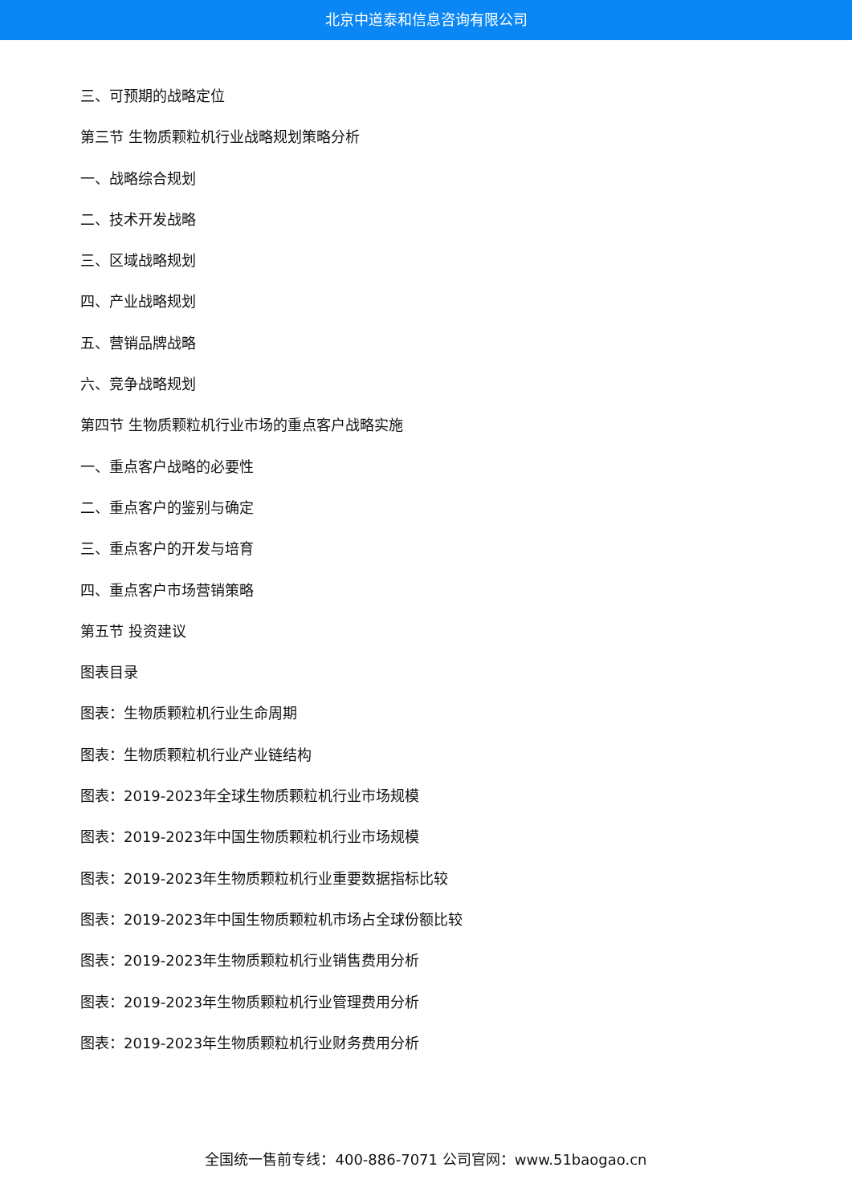北京中道泰和信息咨询有限公司
三、可预期的战略定位
第三节 生物质颗粒机行业战略规划策略分析
一、战略综合规划
二、技术开发战略
三、区域战略规划
四、产业战略规划
五、营销品牌战略
六、竞争战略规划
第四节 生物质颗粒机行业市场的重点客户战略实施
一、重点客户战略的必要性
二、重点客户的鉴别与确定
三、重点客户的开发与培育
四、重点客户市场营销策略
第五节 投资建议
图表目录
图表：生物质颗粒机行业生命周期
图表：生物质颗粒机行业产业链结构
图表：2019-2023年全球生物质颗粒机行业市场规模
图表：2019-2023年中国生物质颗粒机行业市场规模
图表：2019-2023年生物质颗粒机行业重要数据指标比较
图表：2019-2023年中国生物质颗粒机市场占全球份额比较
图表：2019-2023年生物质颗粒机行业销售费用分析
图表：2019-2023年生物质颗粒机行业管理费用分析
图表：2019-2023年生物质颗粒机行业财务费用分析
全国统一售前专线：400-886-7071 公司官网：www.51baogao.cn